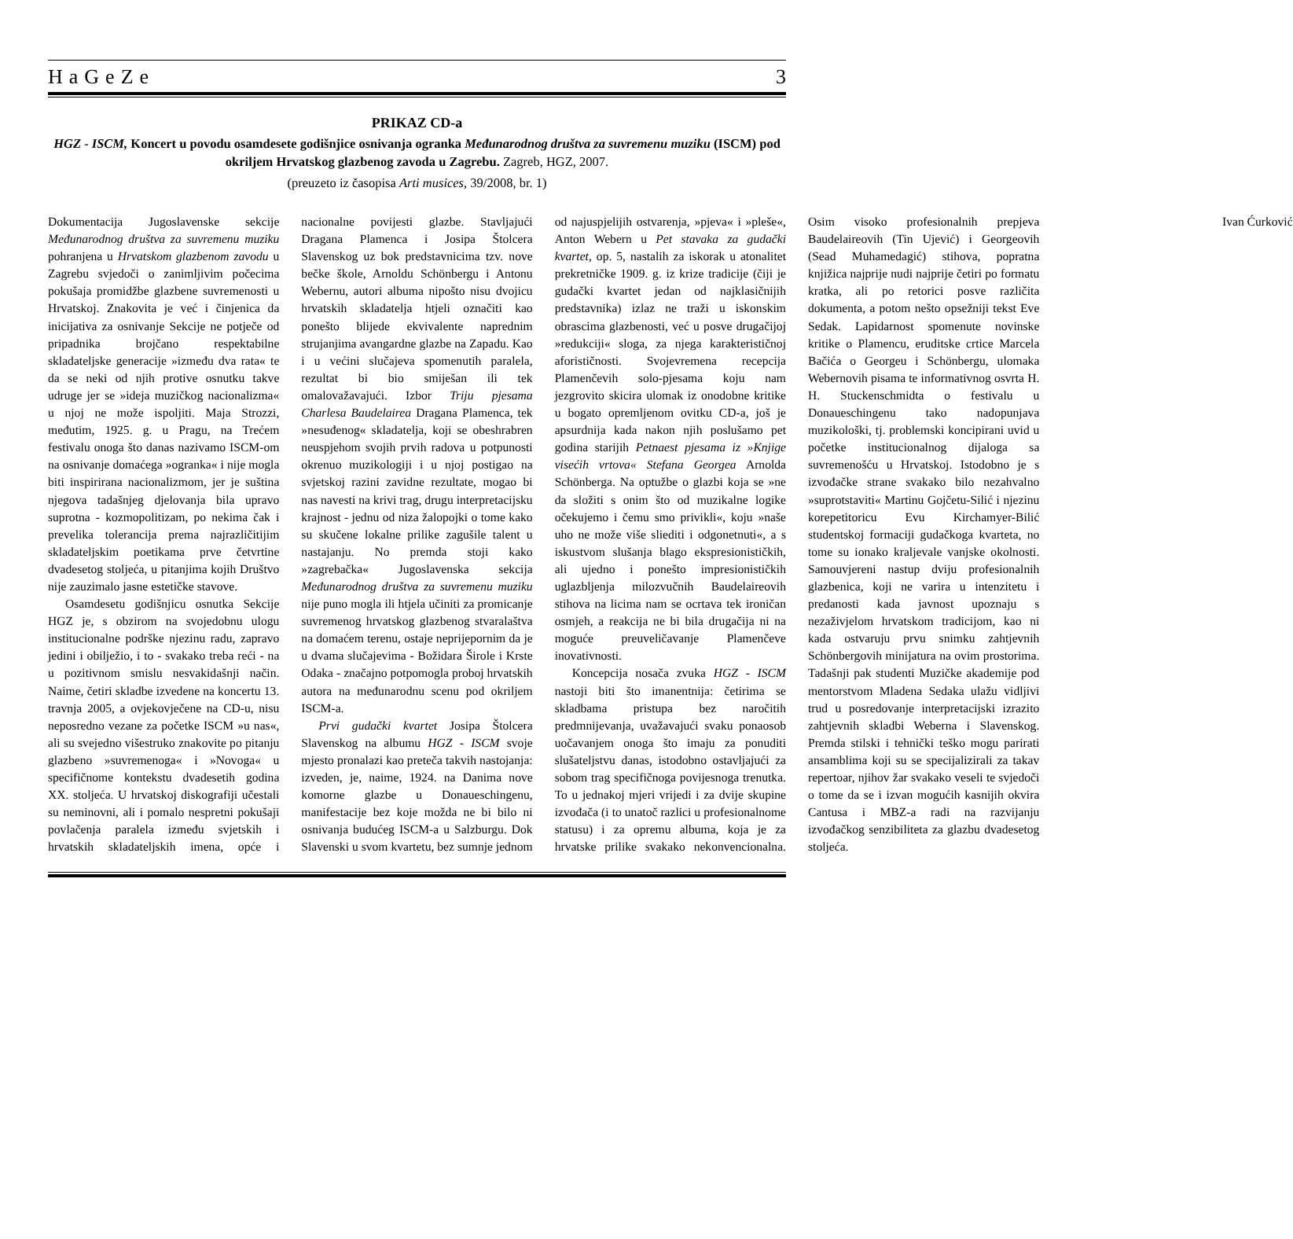HaGeZe 3
PRIKAZ CD-a
HGZ - ISCM, Koncert u povodu osamdesete godišnjice osnivanja ogranka Međunarodnog društva za suvremenu muziku (ISCM) pod okriljem Hrvatskog glazbenog zavoda u Zagrebu. Zagreb, HGZ, 2007.
(preuzeto iz časopisa Arti musices, 39/2008, br. 1)
Dokumentacija Jugoslavenske sekcije Međunarodnog društva za suvremenu muziku pohranjena u Hrvatskom glazbenom zavodu u Zagrebu svjedoči o zanimljivim počecima pokušaja promidžbe glazbene suvremenosti u Hrvatskoj. Znakovita je već i činjenica da inicijativa za osnivanje Sekcije ne potječe od pripadnika brojčano respektabilne skladateljske generacije »između dva rata« te da se neki od njih protive osnutku takve udruge jer se »ideja muzičkog nacionalizma« u njoj ne može ispoljiti. Maja Strozzi, međutim, 1925. g. u Pragu, na Trećem festivalu onoga što danas nazivamo ISCM-om na osnivanje domaćega »ogranka« i nije mogla biti inspirirana nacionalizmom, jer je suština njegova tadašnjeg djelovanja bila upravo suprotna - kozmopolitizam, po nekima čak i prevelika tolerancija prema najrazličitijim skladateljskim poetikama prve četvrtine dvadesetog stoljeća, u pitanjima kojih Društvo nije zauzimalo jasne estetičke stavove.
Osamdesetu godišnjicu osnutka Sekcije HGZ je, s obzirom na svojedobnu ulogu institucionalne podrške njezinu radu, zapravo jedini i obilježio, i to - svakako treba reći - na u pozitivnom smislu nesvakidašnji način. Naime, četiri skladbe izvedene na koncertu 13. travnja 2005, a ovjekovječene na CD-u, nisu neposredno vezane za početke ISCM »u nas«, ali su svejedno višestruko znakovite po pitanju glazbeno »suvremenoga« i »Novoga« u specifičnome kontekstu dvadesetih godina XX. stoljeća. U hrvatskoj diskografiji učestali su neminovni, ali i pomalo nespretni pokušaji povlačenja paralela između svjetskih i hrvatskih skladateljskih imena, opće i nacionalne povijesti glazbe. Stavljajući Dragana Plamenca i Josipa Štolcera Slavenskog uz bok predstavnicima tzv. nove bečke škole, Arnoldu Schönbergu i Antonu Webernu, autori albuma nipošto nisu dvojicu hrvatskih skladatelja htjeli označiti kao ponešto blijede ekvivalente naprednim strujanjima avangardne glazbe na Zapadu. Kao i u većini slučajeva spomenutih paralela, rezultat bi bio smiješan ili tek omalovažavajući. Izbor Triju pjesama Charlesa Baudelairea Dragana Plamenca, tek »nesuđenog« skladatelja, koji se obeshrabren neuspjehom svojih prvih radova u potpunosti okrenuo muzikologiji i u njoj postigao na svjetskoj razini zavidne rezultate, mogao bi nas navesti na krivi trag, drugu interpretacijsku krajnost - jednu od niza žalopojki o tome kako su skučene lokalne prilike zagušile talent u nastajanju. No premda stoji kako »zagrebačka« Jugoslavenska sekcija Međunarodnog društva za suvremenu muziku nije puno mogla ili htjela učiniti za promicanje suvremenog hrvatskog glazbenog stvaralaštva na domaćem terenu, ostaje neprijepornim da je u dvama slučajevima - Božidara Širole i Krste Odaka - značajno potpomogla proboj hrvatskih autora na međunarodnu scenu pod okriljem ISCM-a.
Prvi gudački kvartet Josipa Štolcera Slavenskog na albumu HGZ - ISCM svoje mjesto pronalazi kao preteča takvih nastojanja: izveden, je, naime, 1924. na Danima nove komorne glazbe u Donaueschingenu, manifestacije bez koje možda ne bi bilo ni osnivanja budućeg ISCM-a u Salzburgu. Dok Slavenski u svom kvartetu, bez sumnje jednom od najuspjelijih ostvarenja, »pjeva« i »pleše«, Anton Webern u Pet stavaka za gudački kvartet, op. 5, nastalih za iskorak u atonalitet prekretničke 1909. g. iz krize tradicije (čiji je gudački kvartet jedan od najklasičnijih predstavnika) izlaz ne traži u iskonskim obrascima glazbenosti, već u posve drugačijoj »redukciji« sloga, za njega karakterističnoj aforističnosti. Svojevremena recepcija Plamenčevih solo-pjesama koju nam jezgrovito skicira ulomak iz onodobne kritike u bogato opremljenom ovitku CD-a, još je apsurdnija kada nakon njih poslušamo pet godina starijih Petnaest pjesama iz »Knjige visećih vrtova« Stefana Georgea Arnolda Schönberga. Na optužbe o glazbi koja se »ne da složiti s onim što od muzikalne logike očekujemo i čemu smo privikli«, koju »naše uho ne može više sliediti i odgonetnuti«, a s iskustvom slušanja blago ekspresionističkih, ali ujedno i ponešto impresionističkih uglazbljenja milozvučnih Baudelaireovih stihova na licima nam se ocrtava tek ironičan osmjeh, a reakcija ne bi bila drugačija ni na moguće preuveličavanje Plamenčeve inovativnosti.
Koncepcija nosača zvuka HGZ - ISCM nastoji biti što imanentnija: četirima se skladbama pristupa bez naročitih predmnijevanja, uvažavajući svaku ponaosob uočavanjem onoga što imaju za ponuditi slušateljstvu danas, istodobno ostavljajući za sobom trag specifičnoga povijesnoga trenutka. To u jednakoj mjeri vrijedi i za dvije skupine izvođača (i to unatoč razlici u profesionalnome statusu) i za opremu albuma, koja je za hrvatske prilike svakako nekonvencionalna. Osim visoko profesionalnih prepjeva Baudelaireovih (Tin Ujević) i Georgeovih (Sead Muhamedagić) stihova, popratna knjižica najprije nudi najprije četiri po formatu kratka, ali po retorici posve različita dokumenta, a potom nešto opsežniji tekst Eve Sedak. Lapidarnost spomenute novinske kritike o Plamencu, eruditske crtice Marcela Bačića o Georgeu i Schönbergu, ulomaka Webernovih pisama te informativnog osvrta H. H. Stuckenschmidta o festivalu u Donaueschingenu tako nadopunjava muzikološki, tj. problemski koncipirani uvid u početke institucionalnog dijaloga sa suvremenošću u Hrvatskoj. Istodobno je s izvođačke strane svakako bilo nezahvalno »suprotstaviti« Martinu Gojčetu-Silić i njezinu korepetitoricu Evu Kirchamyer-Bilić studentskoj formaciji gudačkoga kvarteta, no tome su ionako kraljevale vanjske okolnosti. Samouvjereni nastup dviju profesionalnih glazbenica, koji ne varira u intenzitetu i predanosti kada javnost upoznaju s nezaživjelom hrvatskom tradicijom, kao ni kada ostvaruju prvu snimku zahtjevnih Schönbergovih minijatura na ovim prostorima. Tadašnji pak studenti Muzičke akademije pod mentorstvom Mladena Sedaka ulažu vidljivi trud u posredovanje interpretacijski izrazito zahtjevnih skladbi Weberna i Slavenskog. Premda stilski i tehnički teško mogu parirati ansamblima koji su se specijalizirali za takav repertoar, njihov žar svakako veseli te svjedoči o tome da se i izvan mogućih kasnijih okvira Cantusa i MBZ-a radi na razvijanju izvođačkog senzibiliteta za glazbu dvadesetog stoljeća.
Ivan Ćurković